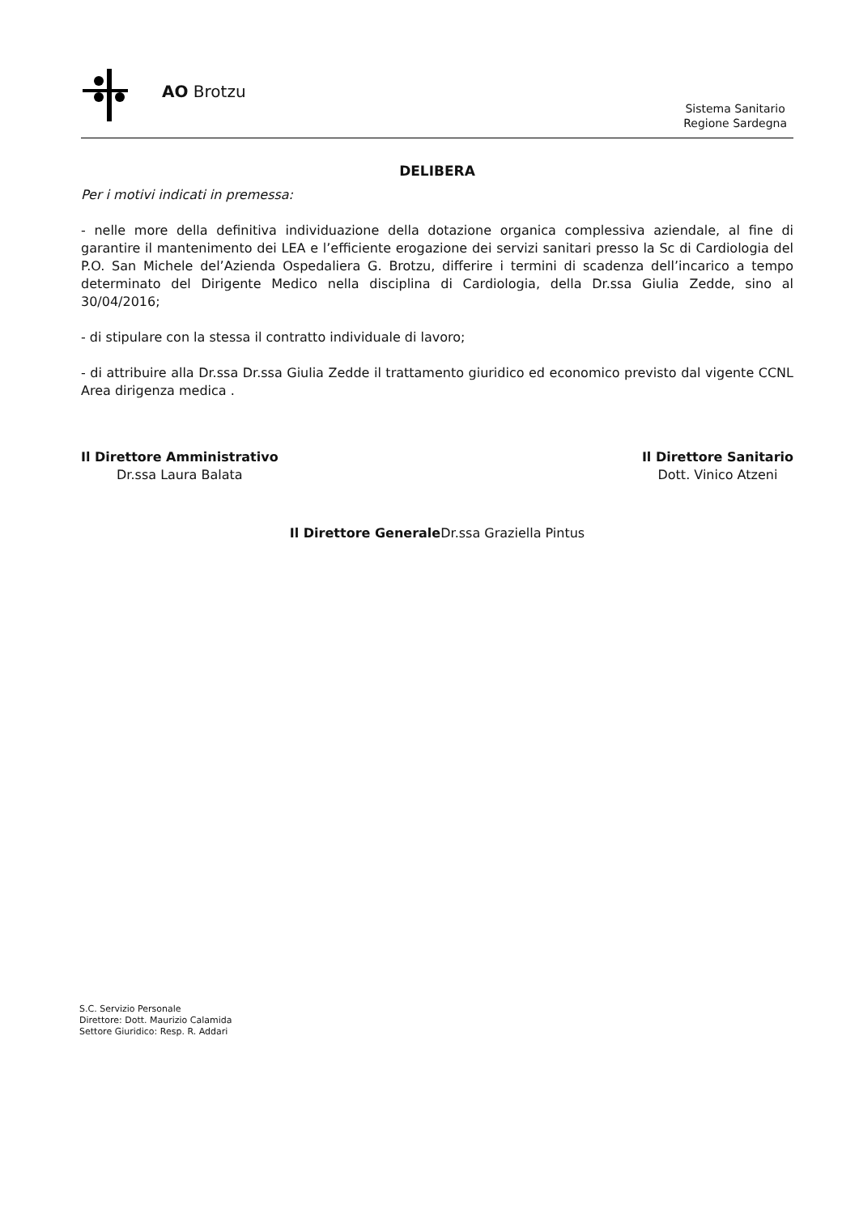AO Brotzu
Sistema Sanitario
Regione Sardegna
DELIBERA
Per i motivi indicati in premessa:
- nelle more della definitiva individuazione della dotazione organica complessiva aziendale, al fine di garantire il mantenimento dei LEA e l’efficiente erogazione dei servizi sanitari presso la Sc di Cardiologia del P.O. San Michele del’Azienda Ospedaliera G. Brotzu, differire i termini di scadenza dell’incarico a tempo determinato del Dirigente Medico nella disciplina di Cardiologia, della Dr.ssa Giulia Zedde, sino al 30/04/2016;
- di stipulare con la stessa il contratto individuale di lavoro;
- di attribuire alla Dr.ssa Dr.ssa Giulia Zedde il trattamento giuridico ed economico previsto dal vigente CCNL Area dirigenza medica .
Il Direttore Amministrativo
Dr.ssa Laura Balata
Il Direttore Sanitario
Dott. Vinico Atzeni
Il Direttore Generale Dr.ssa Graziella Pintus
S.C. Servizio Personale
Direttore: Dott. Maurizio Calamida
Settore Giuridico: Resp. R. Addari